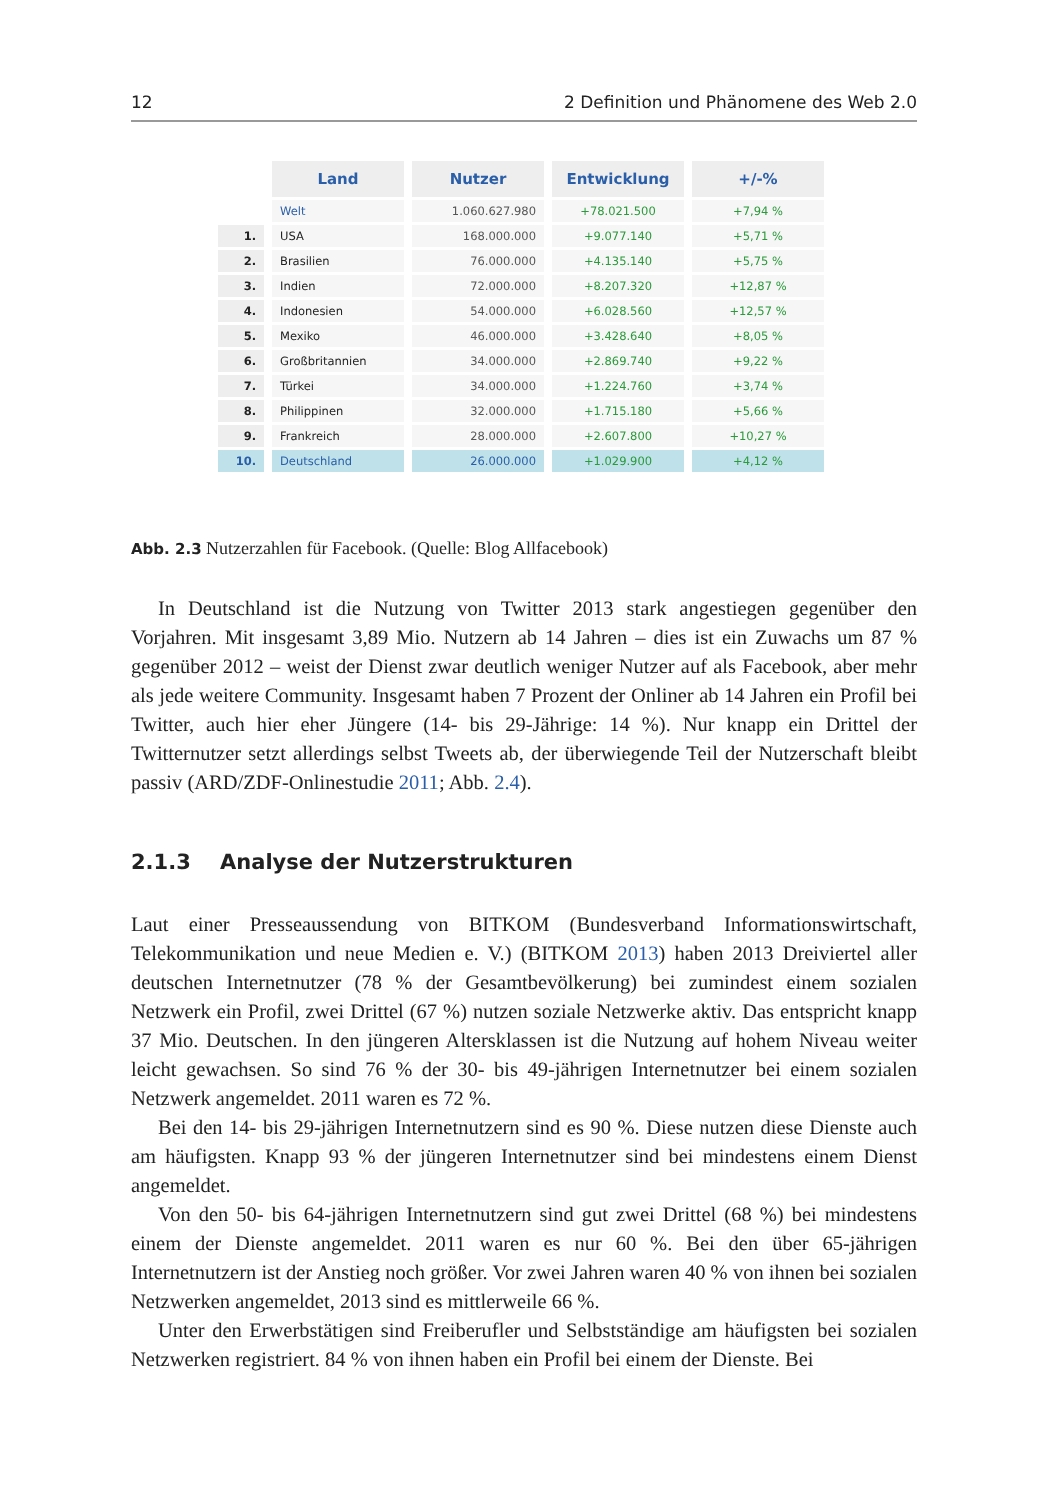12 2 Definition und Phänomene des Web 2.0
| | Land | Nutzer | Entwicklung | +/-% |
| --- | --- | --- | --- | --- |
| | Welt | 1.060.627.980 | +78.021.500 | +7,94 % |
| 1. | USA | 168.000.000 | +9.077.140 | +5,71 % |
| 2. | Brasilien | 76.000.000 | +4.135.140 | +5,75 % |
| 3. | Indien | 72.000.000 | +8.207.320 | +12,87 % |
| 4. | Indonesien | 54.000.000 | +6.028.560 | +12,57 % |
| 5. | Mexiko | 46.000.000 | +3.428.640 | +8,05 % |
| 6. | Großbritannien | 34.000.000 | +2.869.740 | +9,22 % |
| 7. | Türkei | 34.000.000 | +1.224.760 | +3,74 % |
| 8. | Philippinen | 32.000.000 | +1.715.180 | +5,66 % |
| 9. | Frankreich | 28.000.000 | +2.607.800 | +10,27 % |
| 10. | Deutschland | 26.000.000 | +1.029.900 | +4,12 % |
Abb. 2.3 Nutzerzahlen für Facebook. (Quelle: Blog Allfacebook)
In Deutschland ist die Nutzung von Twitter 2013 stark angestiegen gegenüber den Vorjahren. Mit insgesamt 3,89 Mio. Nutzern ab 14 Jahren – dies ist ein Zuwachs um 87 % gegenüber 2012 – weist der Dienst zwar deutlich weniger Nutzer auf als Facebook, aber mehr als jede weitere Community. Insgesamt haben 7 Prozent der Onliner ab 14 Jahren ein Profil bei Twitter, auch hier eher Jüngere (14- bis 29-Jährige: 14 %). Nur knapp ein Drittel der Twitternutzer setzt allerdings selbst Tweets ab, der überwiegende Teil der Nutzerschaft bleibt passiv (ARD/ZDF-Onlinestudie 2011; Abb. 2.4).
2.1.3 Analyse der Nutzerstrukturen
Laut einer Presseaussendung von BITKOM (Bundesverband Informationswirtschaft, Telekommunikation und neue Medien e. V.) (BITKOM 2013) haben 2013 Dreiviertel aller deutschen Internetnutzer (78 % der Gesamtbevölkerung) bei zumindest einem sozialen Netzwerk ein Profil, zwei Drittel (67 %) nutzen soziale Netzwerke aktiv. Das entspricht knapp 37 Mio. Deutschen. In den jüngeren Altersklassen ist die Nutzung auf hohem Niveau weiter leicht gewachsen. So sind 76 % der 30- bis 49-jährigen Internetnutzer bei einem sozialen Netzwerk angemeldet. 2011 waren es 72 %.
Bei den 14- bis 29-jährigen Internetnutzern sind es 90 %. Diese nutzen diese Dienste auch am häufigsten. Knapp 93 % der jüngeren Internetnutzer sind bei mindestens einem Dienst angemeldet.
Von den 50- bis 64-jährigen Internetnutzern sind gut zwei Drittel (68 %) bei mindestens einem der Dienste angemeldet. 2011 waren es nur 60 %. Bei den über 65-jährigen Internetnutzern ist der Anstieg noch größer. Vor zwei Jahren waren 40 % von ihnen bei sozialen Netzwerken angemeldet, 2013 sind es mittlerweile 66 %.
Unter den Erwerbstätigen sind Freiberufler und Selbstständige am häufigsten bei sozialen Netzwerken registriert. 84 % von ihnen haben ein Profil bei einem der Dienste. Bei